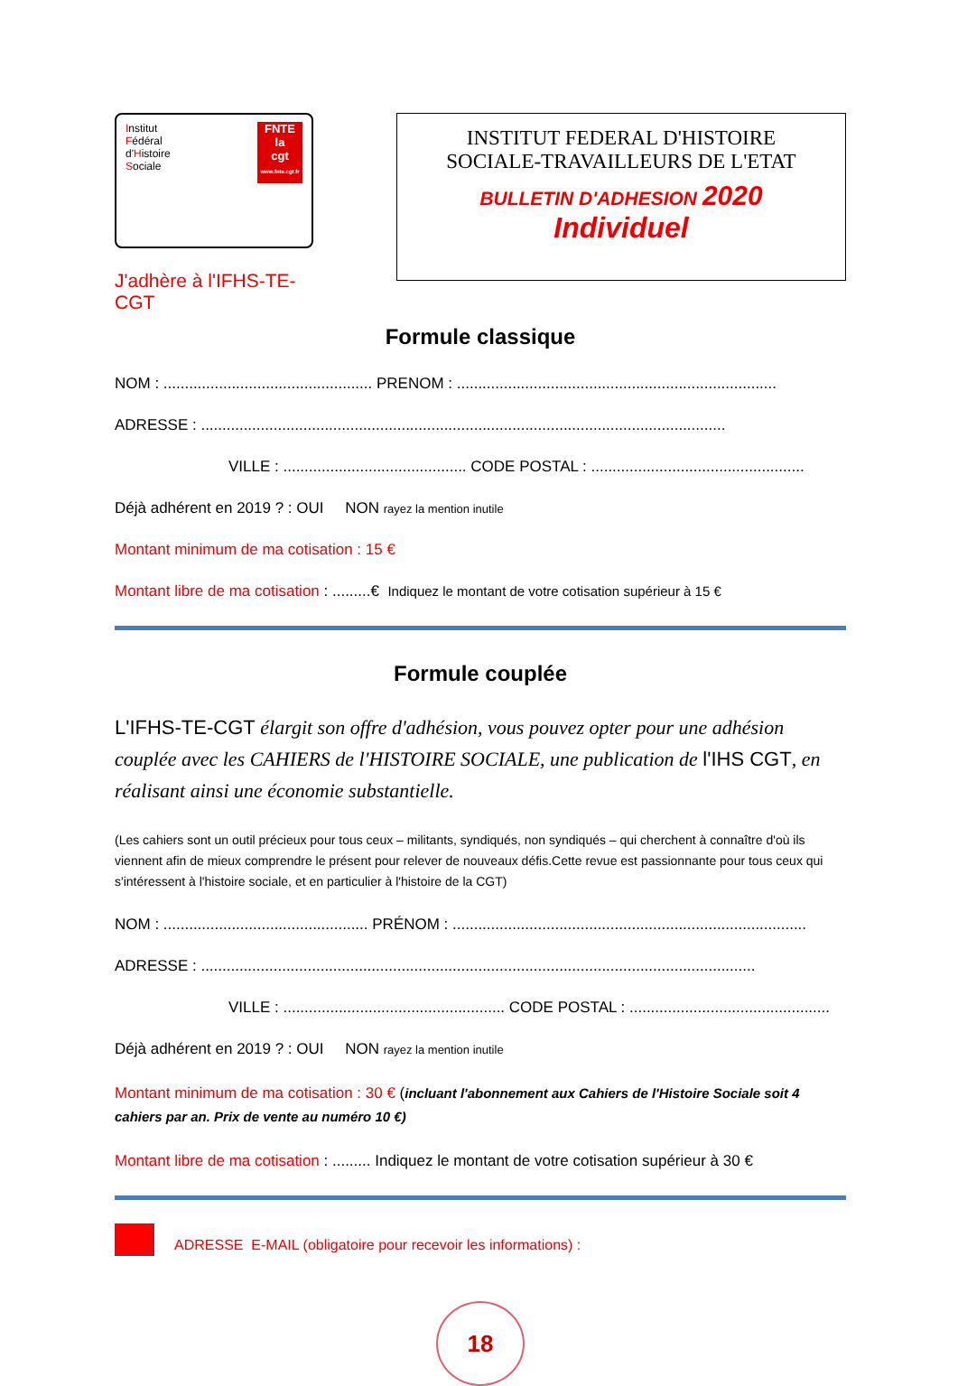Institut
Fédéral
d'Histoire
Sociale
FNTE
la
cgt
www.fnte.cgt.fr
J'adhère à l'IFHS-TE-CGT
INSTITUT FEDERAL D'HISTOIRE
SOCIALE-TRAVAILLEURS DE L'ETAT
BULLETIN D'ADHESION 2020
Individuel
Formule classique
NOM : ................................................. PRENOM : ...........................................................................
ADRESSE : ...........................................................................................................................
VILLE : ........................................... CODE POSTAL : ..................................................
Déjà adhérent en 2019 ? : OUI NON rayez la mention inutile
Montant minimum de ma cotisation : 15 €
Montant libre de ma cotisation : .........€ Indiquez le montant de votre cotisation supérieur à 15 €
Formule couplée
L'IFHS-TE-CGT élargit son offre d'adhésion, vous pouvez opter pour une adhésion couplée avec les CAHIERS de l'HISTOIRE SOCIALE, une publication de l'IHS CGT, en réalisant ainsi une économie substantielle.
(Les cahiers sont un outil précieux pour tous ceux – militants, syndiqués, non syndiqués – qui cherchent à connaître d'où ils viennent afin de mieux comprendre le présent pour relever de nouveaux défis.Cette revue est passionnante pour tous ceux qui s'intéressent à l'histoire sociale, et en particulier à l'histoire de la CGT)
NOM : ................................................ PRÉNOM : ...................................................................................
ADRESSE : ..................................................................................................................................
VILLE : .................................................... CODE POSTAL : ...............................................
Déjà adhérent en 2019 ? : OUI NON rayez la mention inutile
Montant minimum de ma cotisation : 30 € (incluant l'abonnement aux Cahiers de l'Histoire Sociale soit 4 cahiers par an. Prix de vente au numéro 10 €)
Montant libre de ma cotisation : ......... Indiquez le montant de votre cotisation supérieur à 30 €
ADRESSE E-MAIL (obligatoire pour recevoir les informations) :
18